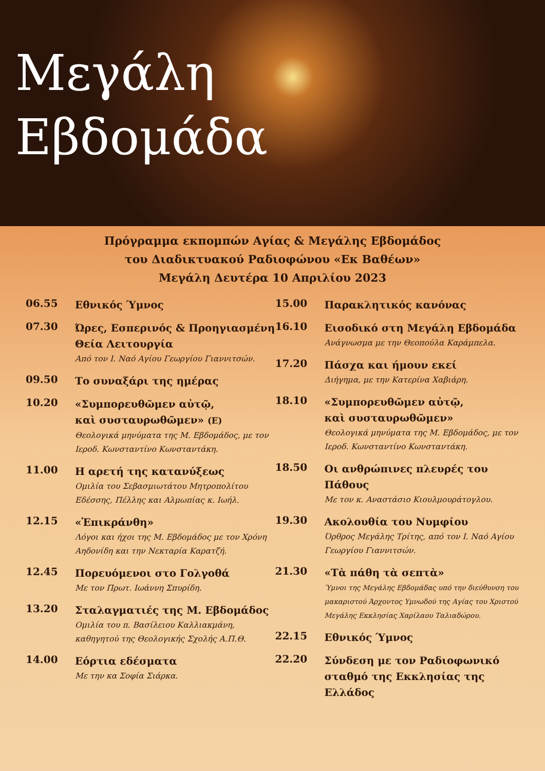Μεγάλη
Εβδομάδα
Πρόγραμμα εκπομπών Αγίας & Μεγάλης Εβδομάδος
του Διαδικτυακού Ραδιοφώνου «Εκ Βαθέων»
Μεγάλη Δευτέρα 10 Απριλίου 2023
06.55
Εθνικός Ύμνος
07.30
Ώρες, Εσπερινός & Προηγιασμένη Θεία Λειτουργία
Από τον Ι. Ναό Αγίου Γεωργίου Γιαννιτσών.
09.50
Το συναξάρι της ημέρας
10.20
«Συμπορευθῶμεν αὐτῷ,
καὶ συσταυρωθῶμεν» (Ε)
Θεολογικά μηνύματα της Μ. Εβδομάδος, με τον Ιεροδ. Κωνσταντίνο Κωνσταντάκη.
11.00
Η αρετή της κατανύξεως
Ομιλία του Σεβασμιωτάτου Μητροπολίτου Εδέσσης, Πέλλης και Αλμωπίας κ. Ιωήλ.
12.15
«Ἐπικράνθη»
Λόγοι και ήχοι της Μ. Εβδομάδος με τον Χρόνη Αηδονίδη και την Νεκταρία Καρατζή.
12.45
Πορευόμενοι στο Γολγοθά
Με τον Πρωτ. Ιωάννη Σπυρίδη.
13.20
Σταλαγματιές της Μ. Εβδομάδος
Ομιλία του π. Βασίλειου Καλλιακμάνη, καθηγητού της Θεολογικής Σχολής Α.Π.Θ.
14.00
Εόρτια εδέσματα
Με την κα Σοφία Σιάρκα.
15.00
Παρακλητικός κανόνας
16.10
Εισοδικό στη Μεγάλη Εβδομάδα
Ανάγνωσμα με την Θεοπούλα Καράμπελα.
17.20
Πάσχα και ήμουν εκεί
Διήγημα, με την Κατερίνα Χαβιάρη.
18.10
«Συμπορευθῶμεν αὐτῷ,
καὶ συσταυρωθῶμεν»
Θεολογικά μηνύματα της Μ. Εβδομάδος, με τον Ιεροδ. Κωνσταντίνο Κωνσταντάκη.
18.50
Οι ανθρώπινες πλευρές του Πάθους
Με τον κ. Αναστάσιο Κιουλμουράτογλου.
19.30
Ακολουθία του Νυμφίου
Όρθρος Μεγάλης Τρίτης, από τον Ι. Ναό Αγίου Γεωργίου Γιαννιτσών.
21.30
«Τὰ πάθη τὰ σεπτὰ»
Ύμνοι της Μεγάλης Εβδομάδας υπό την διεύθυνση του μακαριστού Άρχοντος Υμνωδού της Αγίας του Χριστού Μεγάλης Εκκλησίας Χαρίλαου Ταλιαδώρου.
22.15
Εθνικός Ύμνος
22.20
Σύνδεση με τον Ραδιοφωνικό σταθμό της Εκκλησίας της Ελλάδος